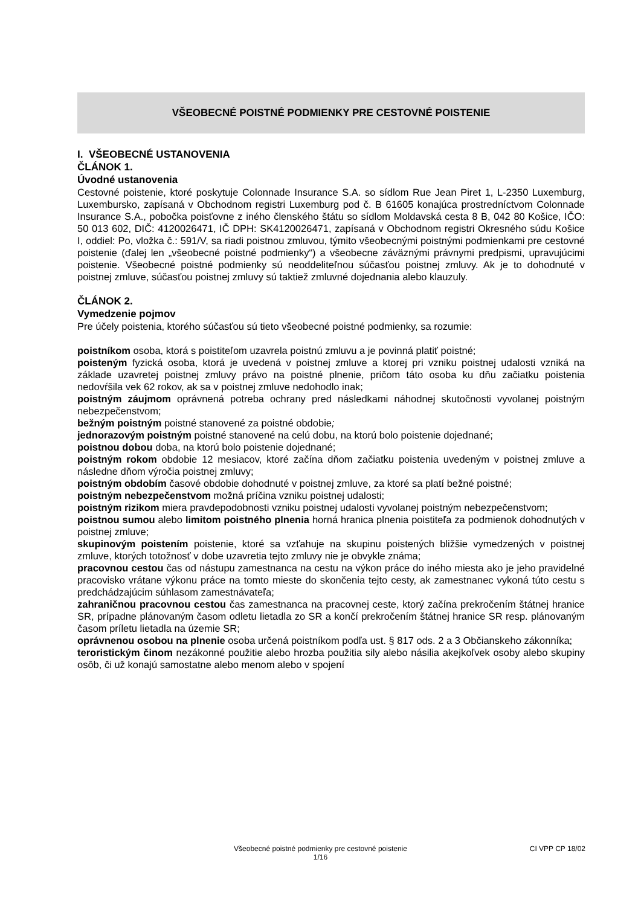VŠEOBECNÉ POISTNÉ PODMIENKY PRE CESTOVNÉ POISTENIE
I. VŠEOBECNÉ USTANOVENIA
ČLÁNOK 1.
Úvodné ustanovenia
Cestovné poistenie, ktoré poskytuje Colonnade Insurance S.A. so sídlom Rue Jean Piret 1, L-2350 Luxemburg, Luxembursko, zapísaná v Obchodnom registri Luxemburg pod č. B 61605 konajúca prostredníctvom Colonnade Insurance S.A., pobočka poisťovne z iného členského štátu so sídlom Moldavská cesta 8 B, 042 80 Košice, IČO: 50 013 602, DIČ: 4120026471, IČ DPH: SK4120026471, zapísaná v Obchodnom registri Okresného súdu Košice I, oddiel: Po, vložka č.: 591/V, sa riadi poistnou zmluvou, týmito všeobecnými poistnými podmienkami pre cestovné poistenie (ďalej len „všeobecné poistné podmienky“) a všeobecne záväznými právnymi predpismi, upravujúcimi poistenie. Všeobecné poistné podmienky sú neoddeliteľnou súčasťou poistnej zmluvy. Ak je to dohodnuté v poistnej zmluve, súčasťou poistnej zmluvy sú taktiež zmluvné dojednania alebo klauzuly.
ČLÁNOK 2.
Vymedzenie pojmov
Pre účely poistenia, ktorého súčasťou sú tieto všeobecné poistné podmienky, sa rozumie:
poistníkom osoba, ktorá s poistiteľom uzavrela poistnú zmluvu a je povinná platiť poistné;
poisteným fyzická osoba, ktorá je uvedená v poistnej zmluve a ktorej pri vzniku poistnej udalosti vzniká na základe uzavretej poistnej zmluvy právo na poistné plnenie, pričom táto osoba ku dňu začiatku poistenia nedovŕšila vek 62 rokov, ak sa v poistnej zmluve nedohodlo inak;
poistným záujmom oprávnená potreba ochrany pred následkami náhodnej skutočnosti vyvolanej poistným nebezpečenstvom;
bežným poistným poistné stanovené za poistné obdobie;
jednorazovým poistným poistné stanovené na celú dobu, na ktorú bolo poistenie dojednané;
poistnou dobou doba, na ktorú bolo poistenie dojednané;
poistným rokom obdobie 12 mesiacov, ktoré začína dňom začiatku poistenia uvedeným v poistnej zmluve a následne dňom výročia poistnej zmluvy;
poistným obdobím časové obdobie dohodnuté v poistnej zmluve, za ktoré sa platí bežné poistné;
poistným nebezpečenstvom možná príčina vzniku poistnej udalosti;
poistným rizikom miera pravdepodobnosti vzniku poistnej udalosti vyvolanej poistným nebezpečenstvom;
poistnou sumou alebo limitom poistného plnenia horná hranica plnenia poistiteľa za podmienok dohodnutých v poistnej zmluve;
skupinovým poistením poistenie, ktoré sa vzťahuje na skupinu poistených bližšie vymedzených v poistnej zmluve, ktorých totožnosť v dobe uzavretia tejto zmluvy nie je obvykle známa;
pracovnou cestou čas od nástupu zamestnanca na cestu na výkon práce do iného miesta ako je jeho pravidelné pracovisko vrátane výkonu práce na tomto mieste do skončenia tejto cesty, ak zamestnanec vykoná túto cestu s predchádzajúcim súhlasom zamestnávateľa;
zahraničnou pracovnou cestou čas zamestnanca na pracovnej ceste, ktorý začína prekročením štátnej hranice SR, prípadne plánovaným časom odletu lietadla zo SR a končí prekročením štátnej hranice SR resp. plánovaným časom príletu lietadla na územie SR;
oprávnenou osobou na plnenie osoba určená poistníkom podľa ust. § 817 ods. 2 a 3 Občianskeho zákonníka;
teroristickým činom nezákonné použitie alebo hrozba použitia sily alebo násilia akejkoľvek osoby alebo skupiny osôb, či už konajú samostatne alebo menom alebo v spojení
Všeobecné poistné podmienky pre cestovné poistenie
1/16
CI VPP CP 18/02